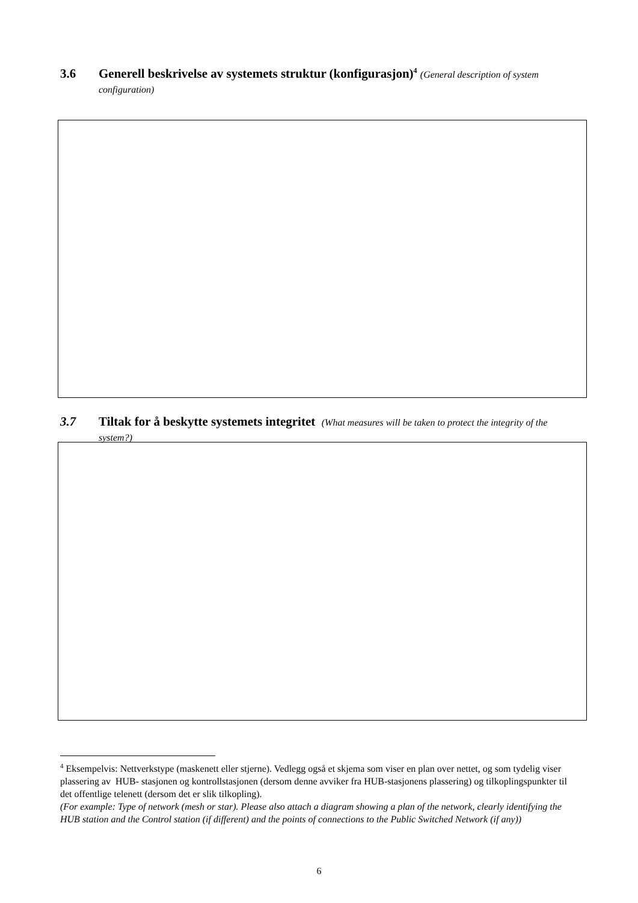3.6 Generell beskrivelse av systemets struktur (konfigurasjon)<sup>4</sup> (General description of system configuration)
3.7 Tiltak for å beskytte systemets integritet (What measures will be taken to protect the integrity of the system?)
<sup>4</sup> Eksempelvis: Nettverkstype (maskenett eller stjerne). Vedlegg også et skjema som viser en plan over nettet, og som tydelig viser plassering av HUB- stasjonen og kontrollstasjonen (dersom denne avviker fra HUB-stasjonens plassering) og tilkoplingspunkter til det offentlige telenett (dersom det er slik tilkopling).
(For example: Type of network (mesh or star). Please also attach a diagram showing a plan of the network, clearly identifying the HUB station and the Control station (if different) and the points of connections to the Public Switched Network (if any))
6